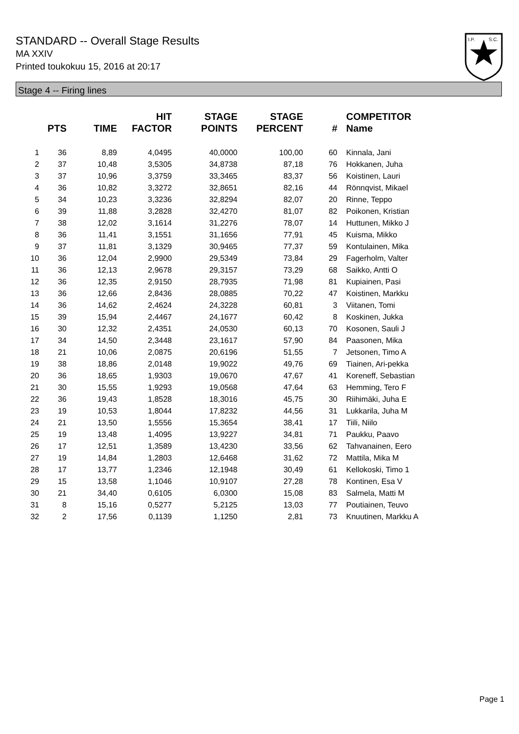STANDARD -- Overall Stage Results
MA XXIV
Printed toukokuu 15, 2016 at 20:17
I.P.
S.C.
Stage 4 -- Firing lines
| | PTS | TIME | HIT FACTOR | STAGE POINTS | STAGE PERCENT | # | COMPETITOR Name |
| --- | --- | --- | --- | --- | --- | --- | --- |
| 1 | 36 | 8,89 | 4,0495 | 40,0000 | 100,00 | 60 | Kinnala, Jani |
| 2 | 37 | 10,48 | 3,5305 | 34,8738 | 87,18 | 76 | Hokkanen, Juha |
| 3 | 37 | 10,96 | 3,3759 | 33,3465 | 83,37 | 56 | Koistinen, Lauri |
| 4 | 36 | 10,82 | 3,3272 | 32,8651 | 82,16 | 44 | Rönnqvist, Mikael |
| 5 | 34 | 10,23 | 3,3236 | 32,8294 | 82,07 | 20 | Rinne, Teppo |
| 6 | 39 | 11,88 | 3,2828 | 32,4270 | 81,07 | 82 | Poikonen, Kristian |
| 7 | 38 | 12,02 | 3,1614 | 31,2276 | 78,07 | 14 | Huttunen, Mikko J |
| 8 | 36 | 11,41 | 3,1551 | 31,1656 | 77,91 | 45 | Kuisma, Mikko |
| 9 | 37 | 11,81 | 3,1329 | 30,9465 | 77,37 | 59 | Kontulainen, Mika |
| 10 | 36 | 12,04 | 2,9900 | 29,5349 | 73,84 | 29 | Fagerholm, Valter |
| 11 | 36 | 12,13 | 2,9678 | 29,3157 | 73,29 | 68 | Saikko, Antti O |
| 12 | 36 | 12,35 | 2,9150 | 28,7935 | 71,98 | 81 | Kupiainen, Pasi |
| 13 | 36 | 12,66 | 2,8436 | 28,0885 | 70,22 | 47 | Koistinen, Markku |
| 14 | 36 | 14,62 | 2,4624 | 24,3228 | 60,81 | 3 | Viitanen, Tomi |
| 15 | 39 | 15,94 | 2,4467 | 24,1677 | 60,42 | 8 | Koskinen, Jukka |
| 16 | 30 | 12,32 | 2,4351 | 24,0530 | 60,13 | 70 | Kosonen, Sauli J |
| 17 | 34 | 14,50 | 2,3448 | 23,1617 | 57,90 | 84 | Paasonen, Mika |
| 18 | 21 | 10,06 | 2,0875 | 20,6196 | 51,55 | 7 | Jetsonen, Timo A |
| 19 | 38 | 18,86 | 2,0148 | 19,9022 | 49,76 | 69 | Tiainen, Ari-pekka |
| 20 | 36 | 18,65 | 1,9303 | 19,0670 | 47,67 | 41 | Koreneff, Sebastian |
| 21 | 30 | 15,55 | 1,9293 | 19,0568 | 47,64 | 63 | Hemming, Tero F |
| 22 | 36 | 19,43 | 1,8528 | 18,3016 | 45,75 | 30 | Riihimäki, Juha E |
| 23 | 19 | 10,53 | 1,8044 | 17,8232 | 44,56 | 31 | Lukkarila, Juha M |
| 24 | 21 | 13,50 | 1,5556 | 15,3654 | 38,41 | 17 | Tiili, Niilo |
| 25 | 19 | 13,48 | 1,4095 | 13,9227 | 34,81 | 71 | Paukku, Paavo |
| 26 | 17 | 12,51 | 1,3589 | 13,4230 | 33,56 | 62 | Tahvanainen, Eero |
| 27 | 19 | 14,84 | 1,2803 | 12,6468 | 31,62 | 72 | Mattila, Mika M |
| 28 | 17 | 13,77 | 1,2346 | 12,1948 | 30,49 | 61 | Kellokoski, Timo 1 |
| 29 | 15 | 13,58 | 1,1046 | 10,9107 | 27,28 | 78 | Kontinen, Esa V |
| 30 | 21 | 34,40 | 0,6105 | 6,0300 | 15,08 | 83 | Salmela, Matti M |
| 31 | 8 | 15,16 | 0,5277 | 5,2125 | 13,03 | 77 | Poutiainen, Teuvo |
| 32 | 2 | 17,56 | 0,1139 | 1,1250 | 2,81 | 73 | Knuutinen, Markku A |
Page 1